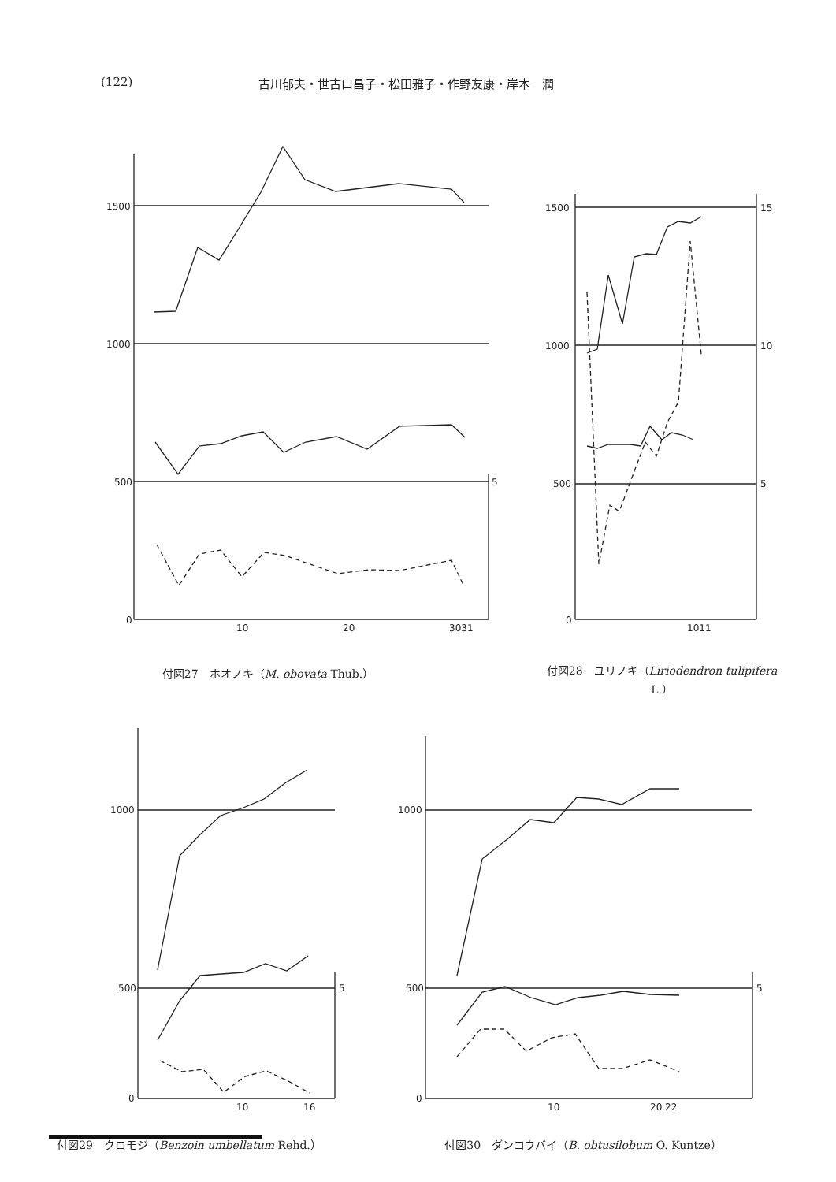(122) 古川郁夫・世古口昌子・松田雅子・作野友康・岸本　潤
1500
1000
500
0
10
20
3031
5
付図27　ホオノキ（M. obovata Thub.）
1500
1000
500
0
15
10
5
1011
付図28　ユリノキ（Liriodendron tulipifera L.）
1000
500
0
10
16
5
付図29　クロモジ（Benzoin umbellatum Rehd.）
1000
500
0
10
20 22
5
付図30　ダンコウバイ（B. obtusilobum O. Kuntze）